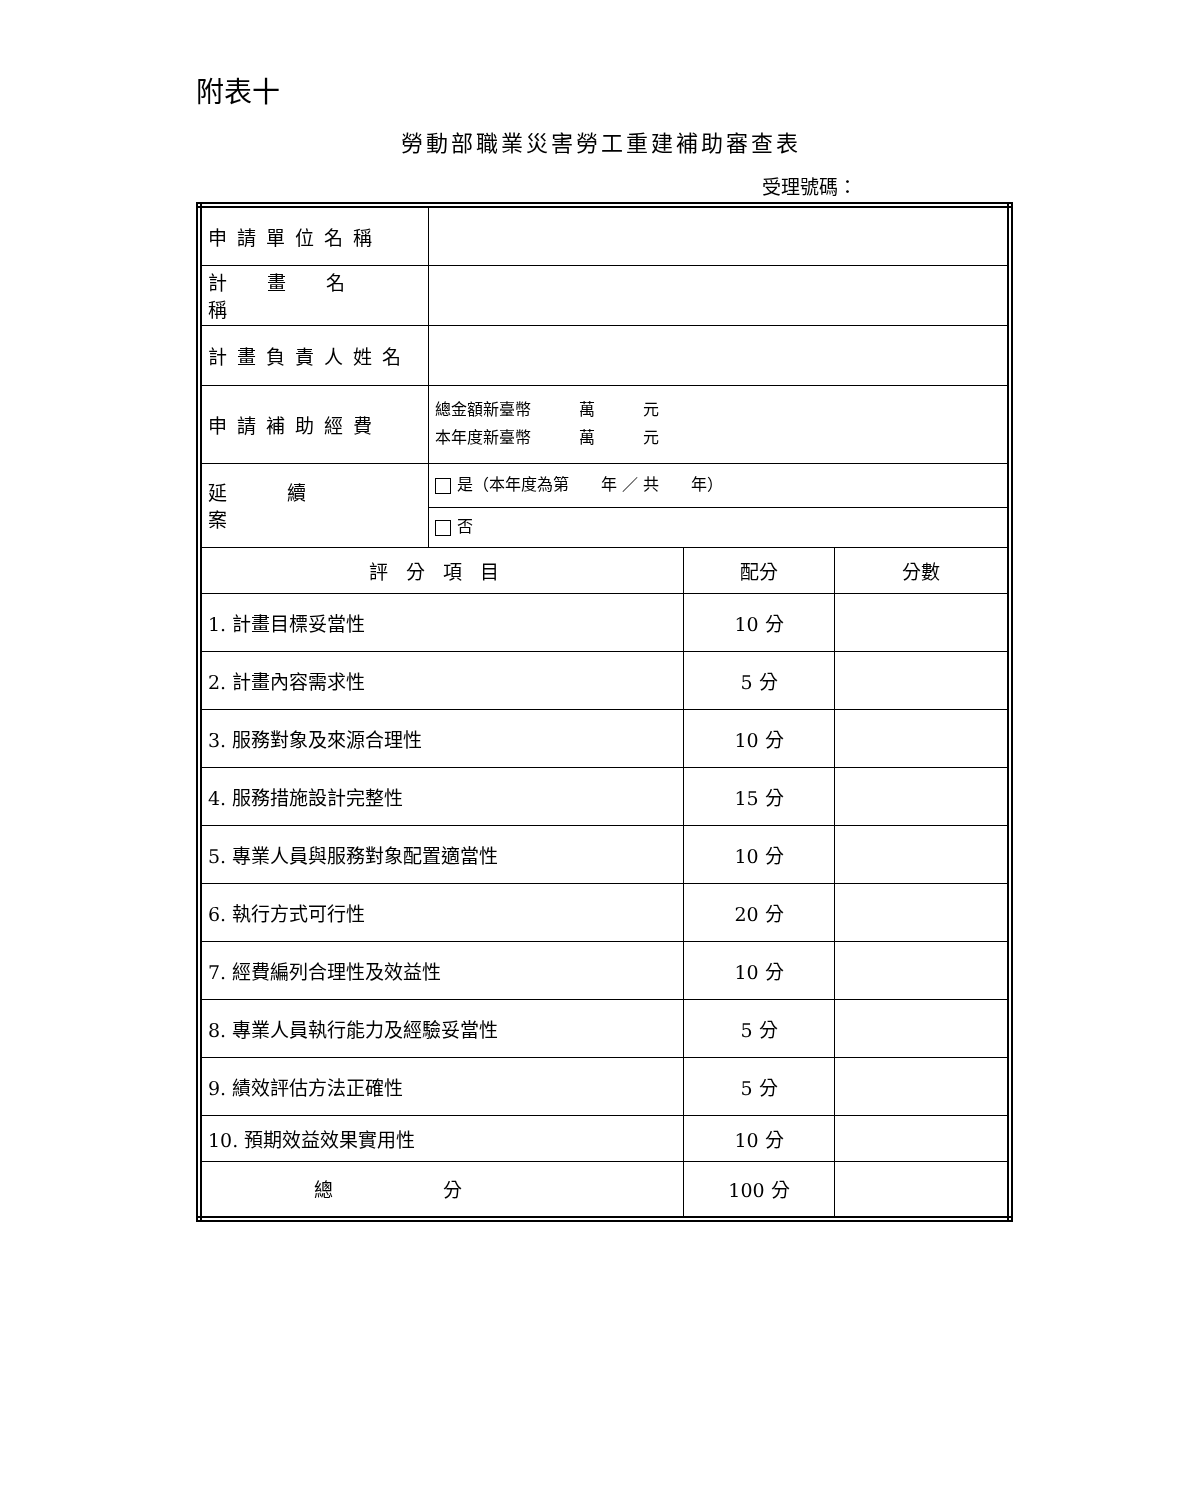附表十
勞動部職業災害勞工重建補助審查表
受理號碼：
| 申請單位名稱 | | | |
| 計畫名稱 | | | |
| 計畫負責人姓名 | | | |
| 申請補助經費 | 總金額新臺幣 萬 元 本年度新臺幣 萬 元 | | |
| 延續案 | 是（本年度為第 年 ／ 共 年） | | |
| | 否 | | |
| 評分項目 | | 配分 | 分數 |
| 1. 計畫目標妥當性 | | 10 分 | |
| 2. 計畫內容需求性 | | 5 分 | |
| 3. 服務對象及來源合理性 | | 10 分 | |
| 4. 服務措施設計完整性 | | 15 分 | |
| 5. 專業人員與服務對象配置適當性 | | 10 分 | |
| 6. 執行方式可行性 | | 20 分 | |
| 7. 經費編列合理性及效益性 | | 10 分 | |
| 8. 專業人員執行能力及經驗妥當性 | | 5 分 | |
| 9. 績效評估方法正確性 | | 5 分 | |
| 10. 預期效益效果實用性 | | 10 分 | |
| 總分 | | 100 分 | |